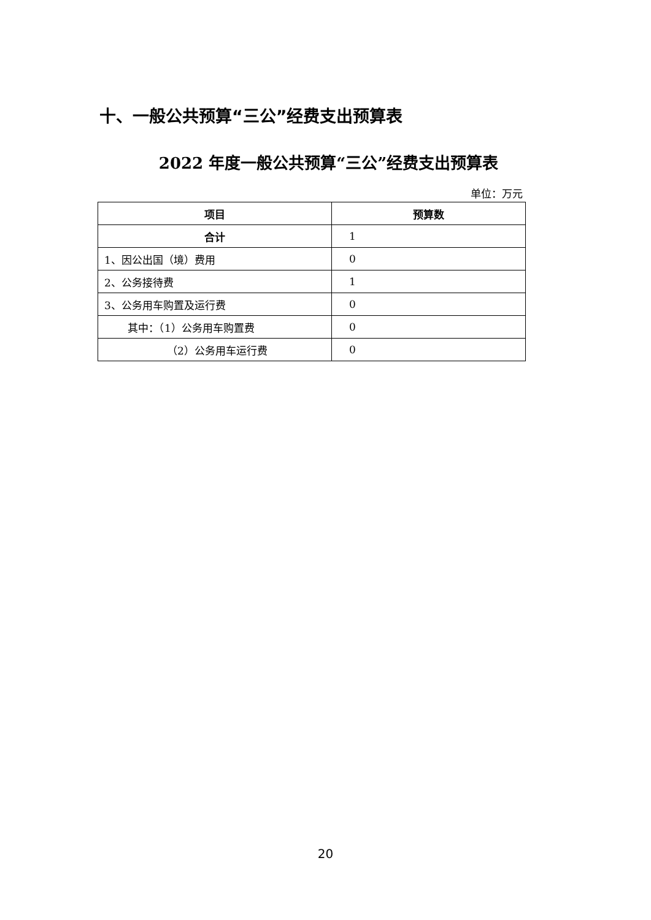十、一般公共预算“三公”经费支出预算表
2022 年度一般公共预算“三公”经费支出预算表
单位：万元
| 项目 | 预算数 |
| --- | --- |
| 合计 | 1 |
| 1、因公出国（境）费用 | 0 |
| 2、公务接待费 | 1 |
| 3、公务用车购置及运行费 | 0 |
| 其中：（1）公务用车购置费 | 0 |
| （2）公务用车运行费 | 0 |
20